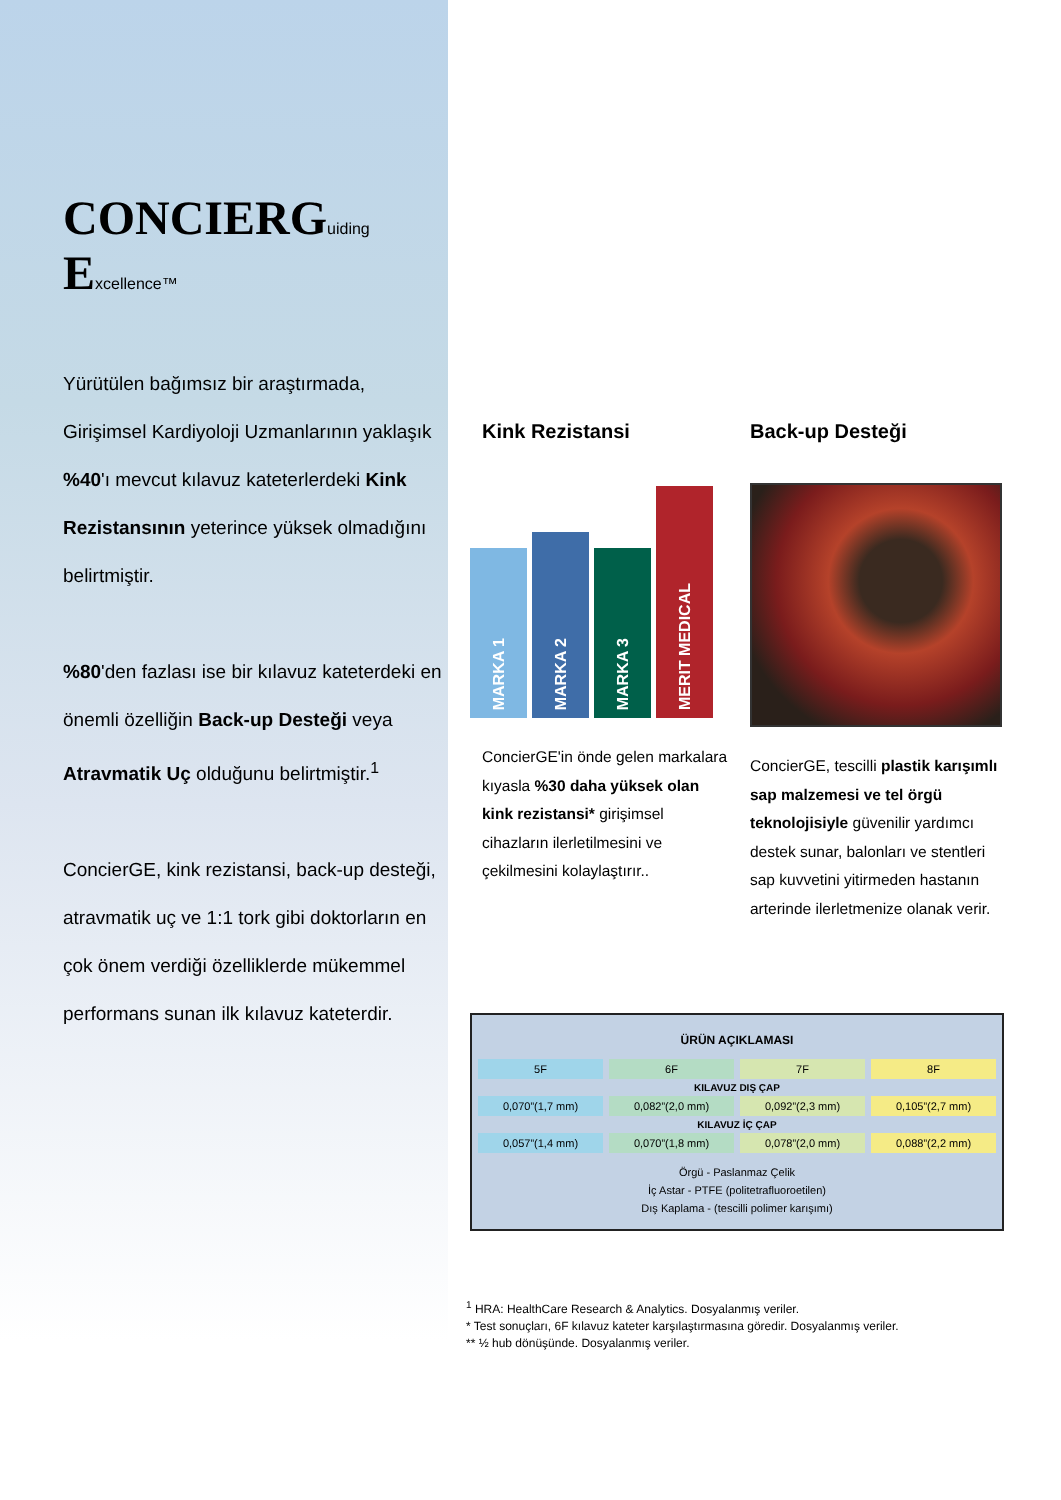CONCIERGuiding Excellence™
Yürütülen bağımsız bir araştırmada, Girişimsel Kardiyoloji Uzmanlarının yaklaşık %40'ı mevcut kılavuz kateterlerdeki Kink Rezistansının yeterince yüksek olmadığını belirtmiştir.
%80'den fazlası ise bir kılavuz kateterdeki en önemli özelliğin Back-up Desteği veya Atravmatik Uç olduğunu belirtmiştir.<sup>1</sup>
ConcierGE, kink rezistansi, back-up desteği, atravmatik uç ve 1:1 tork gibi doktorların en çok önem verdiği özelliklerde mükemmel performans sunan ilk kılavuz kateterdir.
Kink Rezistansi
MARKA 1
MARKA 2
MARKA 3
MERIT MEDICAL
ConcierGE'in önde gelen markalara kıyasla %30 daha yüksek olan kink rezistansi* girişimsel cihazların ilerletilmesini ve çekilmesini kolaylaştırır..
Back-up Desteği
ConcierGE, tescilli plastik karışımlı sap malzemesi ve tel örgü teknolojisiyle güvenilir yardımcı destek sunar, balonları ve stentleri sap kuvvetini yitirmeden hastanın arterinde ilerletmenize olanak verir.
| ÜRÜN AÇIKLAMASI | | | |
| --- | --- | --- | --- |
| 5F | 6F | 7F | 8F |
| KILAVUZ DIŞ ÇAP | | | |
| 0,070”(1,7 mm) | 0,082”(2,0 mm) | 0,092”(2,3 mm) | 0,105”(2,7 mm) |
| KILAVUZ İÇ ÇAP | | | |
| 0,057”(1,4 mm) | 0,070”(1,8 mm) | 0,078”(2,0 mm) | 0,088”(2,2 mm) |
| Örgü - Paslanmaz Çelik İç Astar - PTFE (politetrafluoroetilen) Dış Kaplama - (tescilli polimer karışımı) | | | |
<sup>1</sup> HRA: HealthCare Research & Analytics. Dosyalanmış veriler.
* Test sonuçları, 6F kılavuz kateter karşılaştırmasına göredir. Dosyalanmış veriler.
** ½ hub dönüşünde. Dosyalanmış veriler.